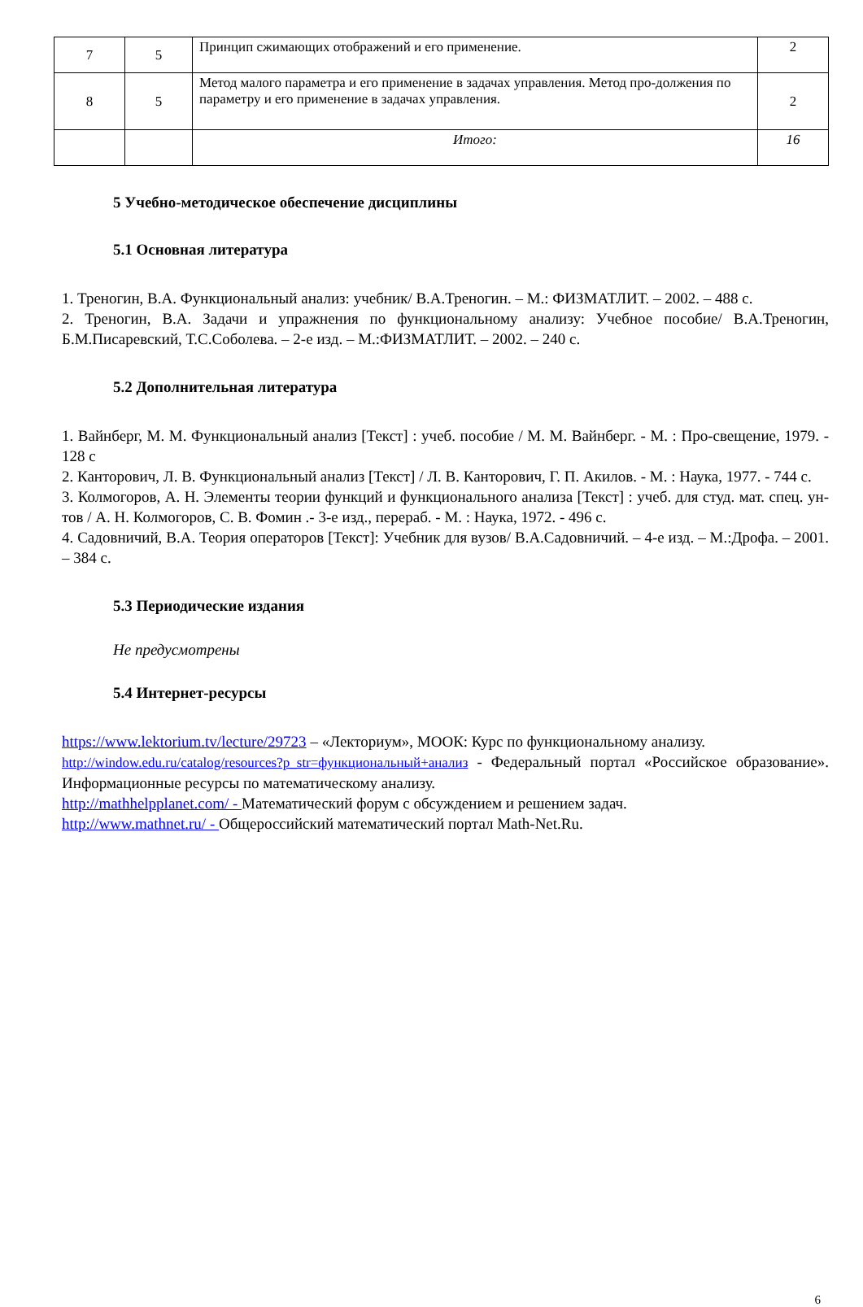| 7 | 5 | Принцип сжимающих отображений и его применение. | 2 |
| 8 | 5 | Метод малого параметра и его применение в задачах управления. Метод про-должения по параметру и его применение в задачах управления. | 2 |
| | | Итого: | 16 |
5 Учебно-методическое обеспечение дисциплины
5.1 Основная литература
1. Треногин, В.А. Функциональный анализ: учебник/ В.А.Треногин. – М.: ФИЗМАТЛИТ. – 2002. – 488 с.
2. Треногин, В.А. Задачи и упражнения по функциональному анализу: Учебное пособие/ В.А.Треногин, Б.М.Писаревский, Т.С.Соболева. – 2-е изд. – М.:ФИЗМАТЛИТ. – 2002. – 240 с.
5.2 Дополнительная литература
1. Вайнберг, М. М. Функциональный анализ [Текст] : учеб. пособие / М. М. Вайнберг. - М. : Про-свещение, 1979. - 128 с
2. Канторович, Л. В. Функциональный анализ [Текст] / Л. В. Канторович, Г. П. Акилов. - М. : Наука, 1977. - 744 с.
3. Колмогоров, А. Н. Элементы теории функций и функционального анализа [Текст] : учеб. для студ. мат. спец. ун-тов / А. Н. Колмогоров, С. В. Фомин .- 3-е изд., перераб. - М. : Наука, 1972. - 496 с.
4. Садовничий, В.А. Теория операторов [Текст]: Учебник для вузов/ В.А.Садовничий. – 4-е изд. – М.:Дрофа. – 2001. – 384 с.
5.3 Периодические издания
Не предусмотрены
5.4 Интернет-ресурсы
https://www.lektorium.tv/lecture/29723 – «Лекториум», МООК: Курс по функциональному анализу.
http://window.edu.ru/catalog/resources?p_str=функциональный+анализ - Федеральный портал «Российское образование». Информационные ресурсы по математическому анализу.
http://mathhelpplanet.com/ - Математический форум с обсуждением и решением задач.
http://www.mathnet.ru/ - Общероссийский математический портал Math-Net.Ru.
6